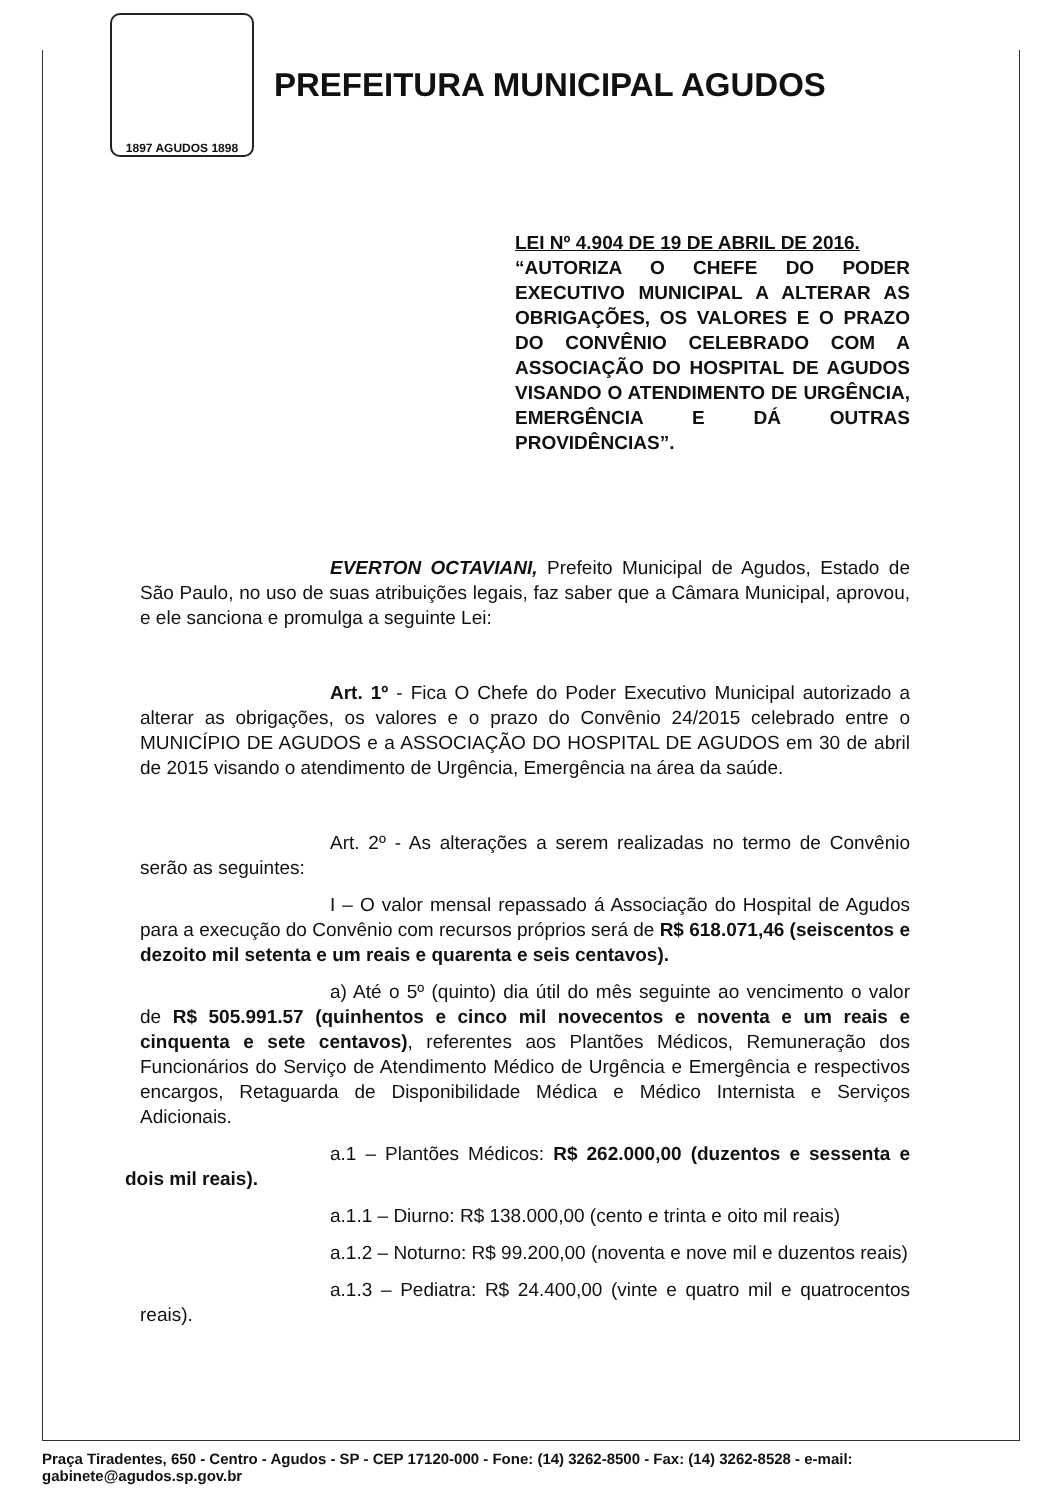1897 AGUDOS 1898
PREFEITURA MUNICIPAL AGUDOS
LEI Nº 4.904 DE 19 DE ABRIL DE 2016.
“AUTORIZA O CHEFE DO PODER EXECUTIVO MUNICIPAL A ALTERAR AS OBRIGAÇÕES, OS VALORES E O PRAZO DO CONVÊNIO CELEBRADO COM A ASSOCIAÇÃO DO HOSPITAL DE AGUDOS VISANDO O ATENDIMENTO DE URGÊNCIA, EMERGÊNCIA E DÁ OUTRAS PROVIDÊNCIAS”.
EVERTON OCTAVIANI, Prefeito Municipal de Agudos, Estado de São Paulo, no uso de suas atribuições legais, faz saber que a Câmara Municipal, aprovou, e ele sanciona e promulga a seguinte Lei:
Art. 1º - Fica O Chefe do Poder Executivo Municipal autorizado a alterar as obrigações, os valores e o prazo do Convênio 24/2015 celebrado entre o MUNICÍPIO DE AGUDOS e a ASSOCIAÇÃO DO HOSPITAL DE AGUDOS em 30 de abril de 2015 visando o atendimento de Urgência, Emergência na área da saúde.
Art. 2º - As alterações a serem realizadas no termo de Convênio serão as seguintes:
I – O valor mensal repassado á Associação do Hospital de Agudos para a execução do Convênio com recursos próprios será de R$ 618.071,46 (seiscentos e dezoito mil setenta e um reais e quarenta e seis centavos).
a) Até o 5º (quinto) dia útil do mês seguinte ao vencimento o valor de R$ 505.991.57 (quinhentos e cinco mil novecentos e noventa e um reais e cinquenta e sete centavos), referentes aos Plantões Médicos, Remuneração dos Funcionários do Serviço de Atendimento Médico de Urgência e Emergência e respectivos encargos, Retaguarda de Disponibilidade Médica e Médico Internista e Serviços Adicionais.
a.1 – Plantões Médicos: R$ 262.000,00 (duzentos e sessenta e dois mil reais).
a.1.1 – Diurno: R$ 138.000,00 (cento e trinta e oito mil reais)
a.1.2 – Noturno: R$ 99.200,00 (noventa e nove mil e duzentos reais)
a.1.3 – Pediatra: R$ 24.400,00 (vinte e quatro mil e quatrocentos reais).
Praça Tiradentes, 650 - Centro - Agudos - SP - CEP 17120-000 - Fone: (14) 3262-8500 - Fax: (14) 3262-8528 - e-mail: gabinete@agudos.sp.gov.br